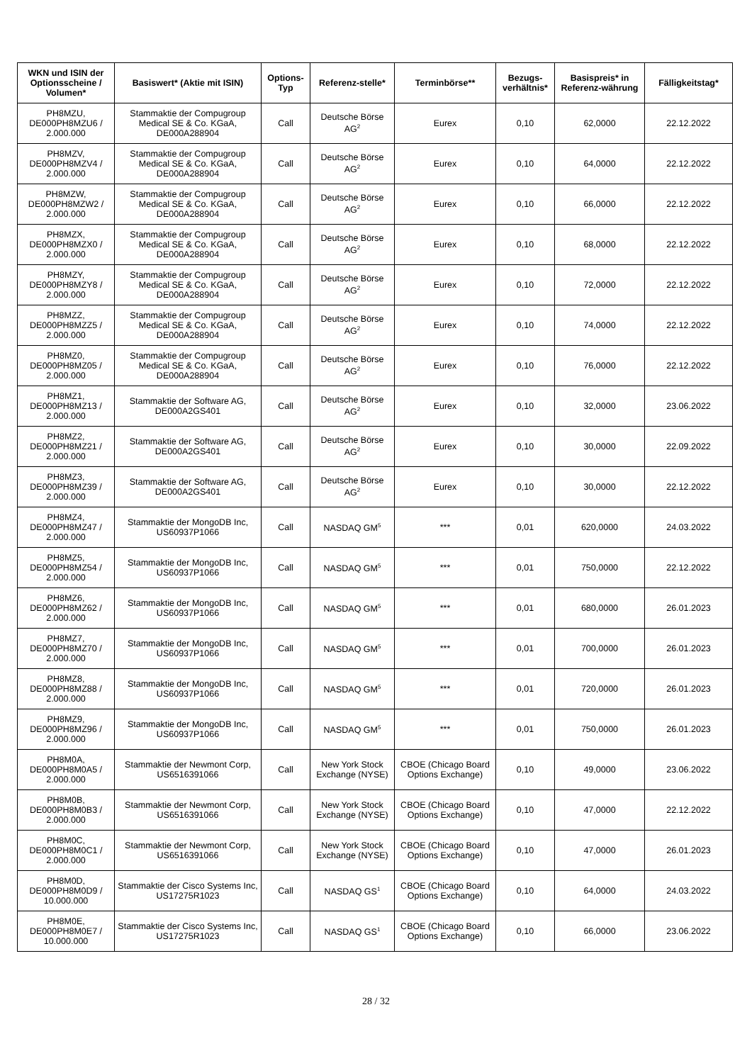| WKN und ISIN der Optionsscheine / Volumen* | Basiswert* (Aktie mit ISIN) | Options-Typ | Referenz-stelle* | Terminbörse** | Bezugs-verhältnis* | Basispreis* in Referenz-währung | Fälligkeitstag* |
| --- | --- | --- | --- | --- | --- | --- | --- |
| PH8MZU, DE000PH8MZU6 / 2.000.000 | Stammaktie der Compugroup Medical SE & Co. KGaA, DE000A288904 | Call | Deutsche Börse AG<sup>2</sup> | Eurex | 0,10 | 62,0000 | 22.12.2022 |
| PH8MZV, DE000PH8MZV4 / 2.000.000 | Stammaktie der Compugroup Medical SE & Co. KGaA, DE000A288904 | Call | Deutsche Börse AG<sup>2</sup> | Eurex | 0,10 | 64,0000 | 22.12.2022 |
| PH8MZW, DE000PH8MZW2 / 2.000.000 | Stammaktie der Compugroup Medical SE & Co. KGaA, DE000A288904 | Call | Deutsche Börse AG<sup>2</sup> | Eurex | 0,10 | 66,0000 | 22.12.2022 |
| PH8MZX, DE000PH8MZX0 / 2.000.000 | Stammaktie der Compugroup Medical SE & Co. KGaA, DE000A288904 | Call | Deutsche Börse AG<sup>2</sup> | Eurex | 0,10 | 68,0000 | 22.12.2022 |
| PH8MZY, DE000PH8MZY8 / 2.000.000 | Stammaktie der Compugroup Medical SE & Co. KGaA, DE000A288904 | Call | Deutsche Börse AG<sup>2</sup> | Eurex | 0,10 | 72,0000 | 22.12.2022 |
| PH8MZZ, DE000PH8MZZ5 / 2.000.000 | Stammaktie der Compugroup Medical SE & Co. KGaA, DE000A288904 | Call | Deutsche Börse AG<sup>2</sup> | Eurex | 0,10 | 74,0000 | 22.12.2022 |
| PH8MZ0, DE000PH8MZ05 / 2.000.000 | Stammaktie der Compugroup Medical SE & Co. KGaA, DE000A288904 | Call | Deutsche Börse AG<sup>2</sup> | Eurex | 0,10 | 76,0000 | 22.12.2022 |
| PH8MZ1, DE000PH8MZ13 / 2.000.000 | Stammaktie der Software AG, DE000A2GS401 | Call | Deutsche Börse AG<sup>2</sup> | Eurex | 0,10 | 32,0000 | 23.06.2022 |
| PH8MZ2, DE000PH8MZ21 / 2.000.000 | Stammaktie der Software AG, DE000A2GS401 | Call | Deutsche Börse AG<sup>2</sup> | Eurex | 0,10 | 30,0000 | 22.09.2022 |
| PH8MZ3, DE000PH8MZ39 / 2.000.000 | Stammaktie der Software AG, DE000A2GS401 | Call | Deutsche Börse AG<sup>2</sup> | Eurex | 0,10 | 30,0000 | 22.12.2022 |
| PH8MZ4, DE000PH8MZ47 / 2.000.000 | Stammaktie der MongoDB Inc, US60937P1066 | Call | NASDAQ GM<sup>5</sup> | *** | 0,01 | 620,0000 | 24.03.2022 |
| PH8MZ5, DE000PH8MZ54 / 2.000.000 | Stammaktie der MongoDB Inc, US60937P1066 | Call | NASDAQ GM<sup>5</sup> | *** | 0,01 | 750,0000 | 22.12.2022 |
| PH8MZ6, DE000PH8MZ62 / 2.000.000 | Stammaktie der MongoDB Inc, US60937P1066 | Call | NASDAQ GM<sup>5</sup> | *** | 0,01 | 680,0000 | 26.01.2023 |
| PH8MZ7, DE000PH8MZ70 / 2.000.000 | Stammaktie der MongoDB Inc, US60937P1066 | Call | NASDAQ GM<sup>5</sup> | *** | 0,01 | 700,0000 | 26.01.2023 |
| PH8MZ8, DE000PH8MZ88 / 2.000.000 | Stammaktie der MongoDB Inc, US60937P1066 | Call | NASDAQ GM<sup>5</sup> | *** | 0,01 | 720,0000 | 26.01.2023 |
| PH8MZ9, DE000PH8MZ96 / 2.000.000 | Stammaktie der MongoDB Inc, US60937P1066 | Call | NASDAQ GM<sup>5</sup> | *** | 0,01 | 750,0000 | 26.01.2023 |
| PH8M0A, DE000PH8M0A5 / 2.000.000 | Stammaktie der Newmont Corp, US6516391066 | Call | New York Stock Exchange (NYSE) | CBOE (Chicago Board Options Exchange) | 0,10 | 49,0000 | 23.06.2022 |
| PH8M0B, DE000PH8M0B3 / 2.000.000 | Stammaktie der Newmont Corp, US6516391066 | Call | New York Stock Exchange (NYSE) | CBOE (Chicago Board Options Exchange) | 0,10 | 47,0000 | 22.12.2022 |
| PH8M0C, DE000PH8M0C1 / 2.000.000 | Stammaktie der Newmont Corp, US6516391066 | Call | New York Stock Exchange (NYSE) | CBOE (Chicago Board Options Exchange) | 0,10 | 47,0000 | 26.01.2023 |
| PH8M0D, DE000PH8M0D9 / 10.000.000 | Stammaktie der Cisco Systems Inc, US17275R1023 | Call | NASDAQ GS<sup>1</sup> | CBOE (Chicago Board Options Exchange) | 0,10 | 64,0000 | 24.03.2022 |
| PH8M0E, DE000PH8M0E7 / 10.000.000 | Stammaktie der Cisco Systems Inc, US17275R1023 | Call | NASDAQ GS<sup>1</sup> | CBOE (Chicago Board Options Exchange) | 0,10 | 66,0000 | 23.06.2022 |
28 / 32